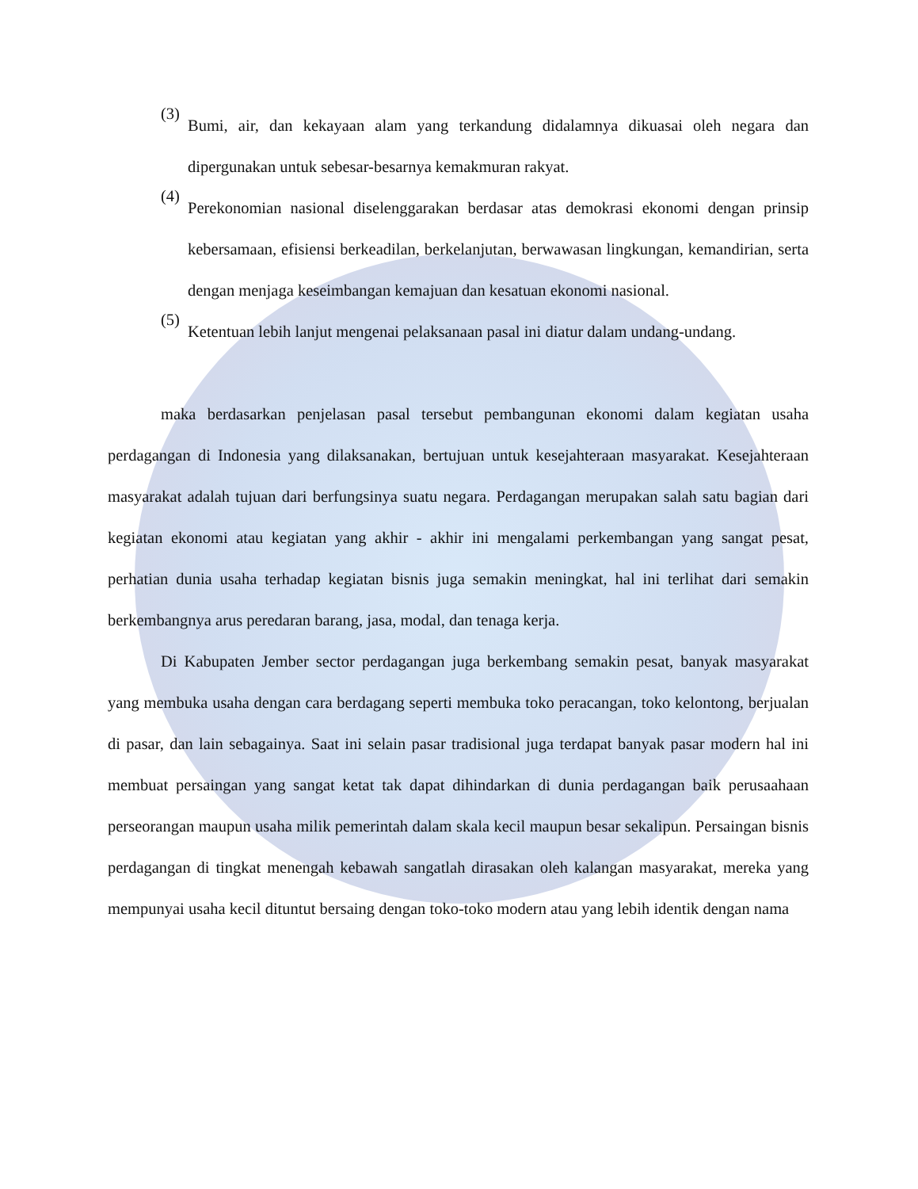(3)
Bumi, air, dan kekayaan alam yang terkandung didalamnya dikuasai oleh negara dan dipergunakan untuk sebesar-besarnya kemakmuran rakyat.
(4)
Perekonomian nasional diselenggarakan berdasar atas demokrasi ekonomi dengan prinsip kebersamaan, efisiensi berkeadilan, berkelanjutan, berwawasan lingkungan, kemandirian, serta dengan menjaga keseimbangan kemajuan dan kesatuan ekonomi nasional.
(5)
Ketentuan lebih lanjut mengenai pelaksanaan pasal ini diatur dalam undang-undang.
maka berdasarkan penjelasan pasal tersebut pembangunan ekonomi dalam kegiatan usaha perdagangan di Indonesia yang dilaksanakan, bertujuan untuk kesejahteraan masyarakat. Kesejahteraan masyarakat adalah tujuan dari berfungsinya suatu negara. Perdagangan merupakan salah satu bagian dari kegiatan ekonomi atau kegiatan yang akhir - akhir ini mengalami perkembangan yang sangat pesat, perhatian dunia usaha terhadap kegiatan bisnis juga semakin meningkat, hal ini terlihat dari semakin berkembangnya arus peredaran barang, jasa, modal, dan tenaga kerja.
Di Kabupaten Jember sector perdagangan juga berkembang semakin pesat, banyak masyarakat yang membuka usaha dengan cara berdagang seperti membuka toko peracangan, toko kelontong, berjualan di pasar, dan lain sebagainya. Saat ini selain pasar tradisional juga terdapat banyak pasar modern hal ini membuat persaingan yang sangat ketat tak dapat dihindarkan di dunia perdagangan baik perusaahaan perseorangan maupun usaha milik pemerintah dalam skala kecil maupun besar sekalipun. Persaingan bisnis perdagangan di tingkat menengah kebawah sangatlah dirasakan oleh kalangan masyarakat, mereka yang mempunyai usaha kecil dituntut bersaing dengan toko-toko modern atau yang lebih identik dengan nama